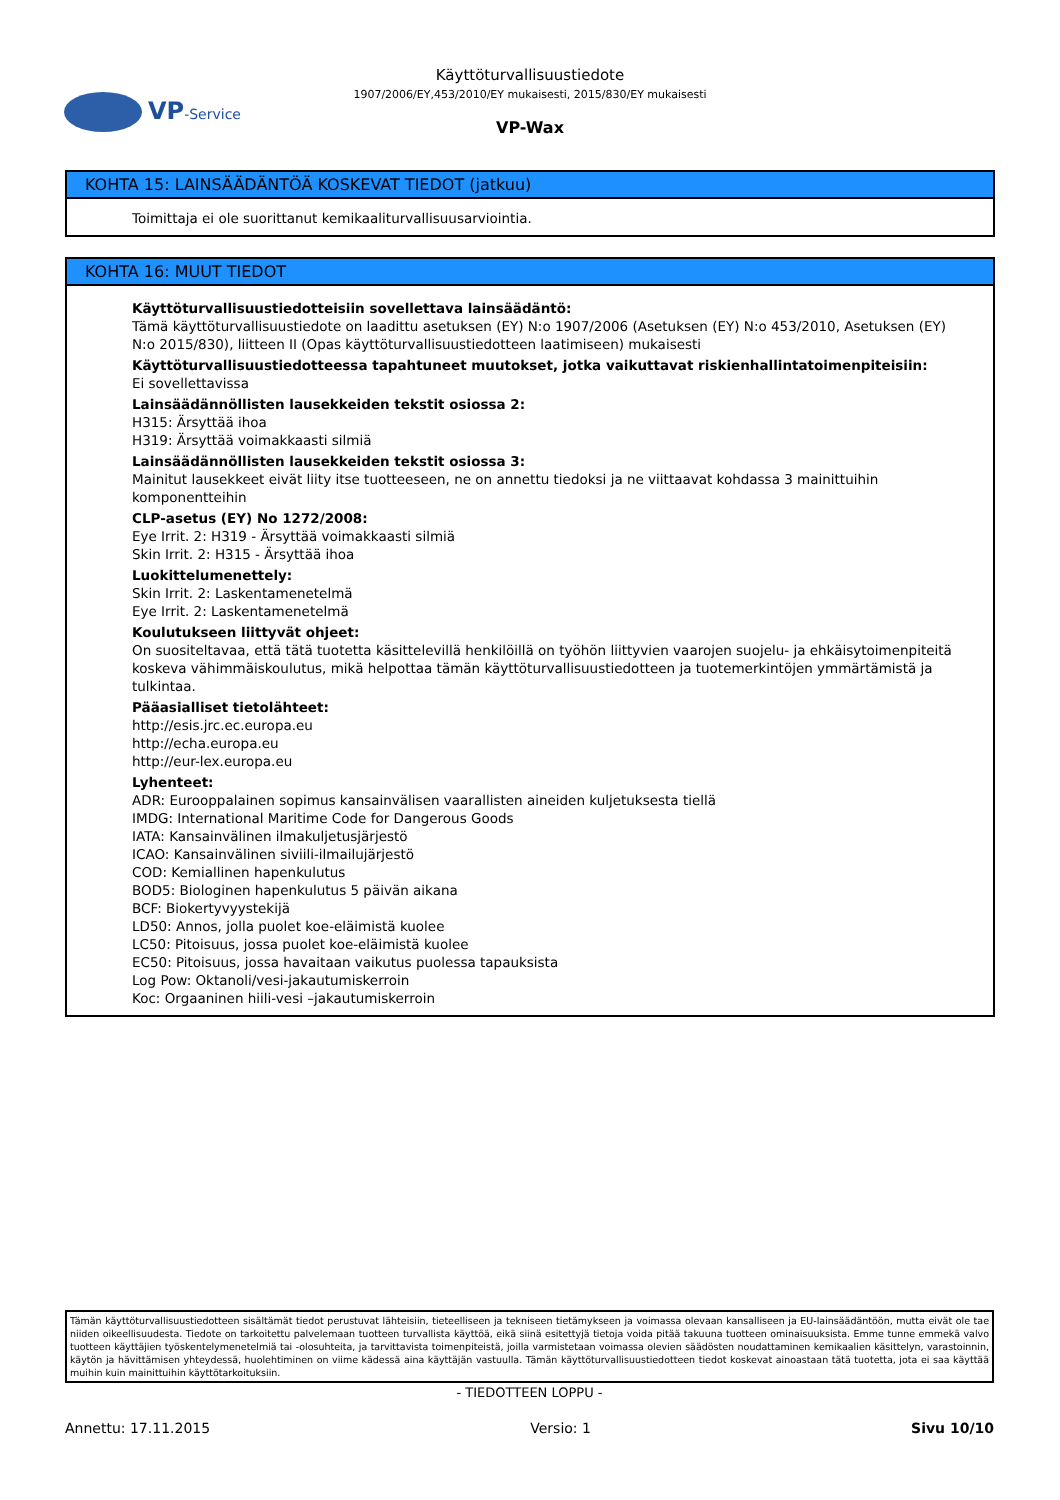VP-Service
Käyttöturvallisuustiedote
1907/2006/EY,453/2010/EY mukaisesti, 2015/830/EY mukaisesti
VP-Wax
KOHTA 15: LAINSÄÄDÄNTÖÄ KOSKEVAT TIEDOT (jatkuu)
Toimittaja ei ole suorittanut kemikaaliturvallisuusarviointia.
KOHTA 16: MUUT TIEDOT
Käyttöturvallisuustiedotteisiin sovellettava lainsäädäntö:
Tämä käyttöturvallisuustiedote on laadittu asetuksen (EY) N:o 1907/2006 (Asetuksen (EY) N:o 453/2010, Asetuksen (EY) N:o 2015/830), liitteen II (Opas käyttöturvallisuustiedotteen laatimiseen) mukaisesti
Käyttöturvallisuustiedotteessa tapahtuneet muutokset, jotka vaikuttavat riskienhallintatoimenpiteisiin:
Ei sovellettavissa
Lainsäädännöllisten lausekkeiden tekstit osiossa 2:
H315: Ärsyttää ihoa
H319: Ärsyttää voimakkaasti silmiä
Lainsäädännöllisten lausekkeiden tekstit osiossa 3:
Mainitut lausekkeet eivät liity itse tuotteeseen, ne on annettu tiedoksi ja ne viittaavat kohdassa 3 mainittuihin komponentteihin
CLP-asetus (EY) No 1272/2008:
Eye Irrit. 2: H319 - Ärsyttää voimakkaasti silmiä
Skin Irrit. 2: H315 - Ärsyttää ihoa
Luokittelumenettely:
Skin Irrit. 2: Laskentamenetelmä
Eye Irrit. 2: Laskentamenetelmä
Koulutukseen liittyvät ohjeet:
On suositeltavaa, että tätä tuotetta käsittelevillä henkilöillä on työhön liittyvien vaarojen suojelu- ja ehkäisytoimenpiteitä koskeva vähimmäiskoulutus, mikä helpottaa tämän käyttöturvallisuustiedotteen ja tuotemerkintöjen ymmärtämistä ja tulkintaa.
Pääasialliset tietolähteet:
http://esis.jrc.ec.europa.eu
http://echa.europa.eu
http://eur-lex.europa.eu
Lyhenteet:
ADR: Eurooppalainen sopimus kansainvälisen vaarallisten aineiden kuljetuksesta tiellä
IMDG: International Maritime Code for Dangerous Goods
IATA: Kansainvälinen ilmakuljetusjärjestö
ICAO: Kansainvälinen siviili-ilmailujärjestö
COD: Kemiallinen hapenkulutus
BOD5: Biologinen hapenkulutus 5 päivän aikana
BCF: Biokertyvyystekijä
LD50: Annos, jolla puolet koe-eläimistä kuolee
LC50: Pitoisuus, jossa puolet koe-eläimistä kuolee
EC50: Pitoisuus, jossa havaitaan vaikutus puolessa tapauksista
Log Pow: Oktanoli/vesi-jakautumiskerroin
Koc: Orgaaninen hiili-vesi –jakautumiskerroin
Tämän käyttöturvallisuustiedotteen sisältämät tiedot perustuvat lähteisiin, tieteelliseen ja tekniseen tietämykseen ja voimassa olevaan kansalliseen ja EU-lainsäädäntöön, mutta eivät ole tae niiden oikeellisuudesta. Tiedote on tarkoitettu palvelemaan tuotteen turvallista käyttöä, eikä siinä esitettyjä tietoja voida pitää takuuna tuotteen ominaisuuksista. Emme tunne emmekä valvo tuotteen käyttäjien työskentelymenetelmiä tai -olosuhteita, ja tarvittavista toimenpiteistä, joilla varmistetaan voimassa olevien säädösten noudattaminen kemikaalien käsittelyn, varastoinnin, käytön ja hävittämisen yhteydessä, huolehtiminen on viime kädessä aina käyttäjän vastuulla. Tämän käyttöturvallisuustiedotteen tiedot koskevat ainoastaan tätä tuotetta, jota ei saa käyttää muihin kuin mainittuihin käyttötarkoituksiin.
- TIEDOTTEEN LOPPU -
Annettu: 17.11.2015 Versio: 1 Sivu 10/10